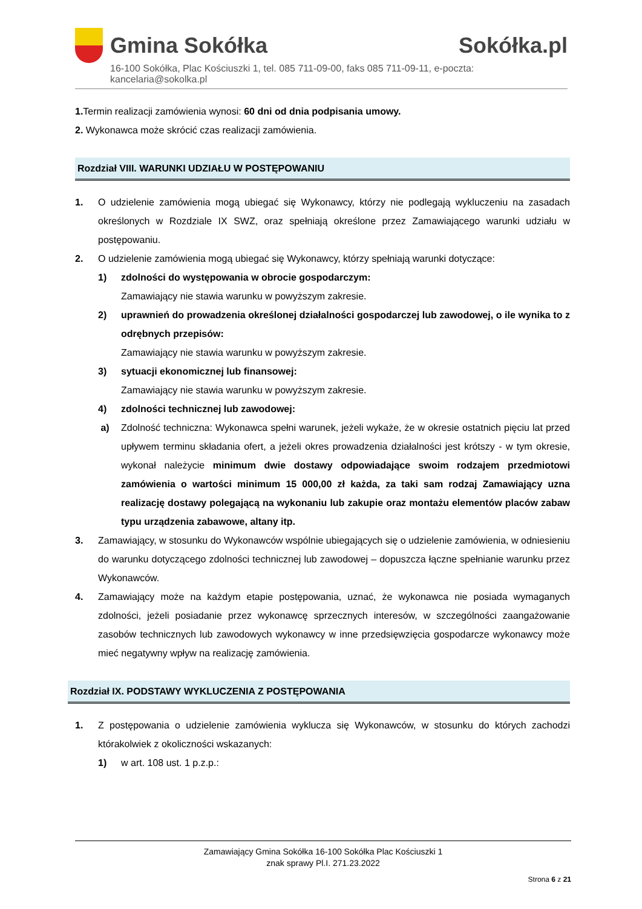Gmina Sokółka Sokółka.pl
16-100 Sokółka, Plac Kościuszki 1, tel. 085 711-09-00, faks 085 711-09-11, e-poczta: kancelaria@sokolka.pl
1. Termin realizacji zamówienia wynosi: 60 dni od dnia podpisania umowy.
2. Wykonawca może skrócić czas realizacji zamówienia.
Rozdział VIII. WARUNKI UDZIAŁU W POSTĘPOWANIU
1. O udzielenie zamówienia mogą ubiegać się Wykonawcy, którzy nie podlegają wykluczeniu na zasadach określonych w Rozdziale IX SWZ, oraz spełniają określone przez Zamawiającego warunki udziału w postępowaniu.
2. O udzielenie zamówienia mogą ubiegać się Wykonawcy, którzy spełniają warunki dotyczące:
1) zdolności do występowania w obrocie gospodarczym:
Zamawiający nie stawia warunku w powyższym zakresie.
2) uprawnień do prowadzenia określonej działalności gospodarczej lub zawodowej, o ile wynika to z odrębnych przepisów:
Zamawiający nie stawia warunku w powyższym zakresie.
3) sytuacji ekonomicznej lub finansowej:
Zamawiający nie stawia warunku w powyższym zakresie.
4) zdolności technicznej lub zawodowej:
a) Zdolność techniczna: Wykonawca spełni warunek, jeżeli wykaże, że w okresie ostatnich pięciu lat przed upływem terminu składania ofert, a jeżeli okres prowadzenia działalności jest krótszy - w tym okresie, wykonał należycie minimum dwie dostawy odpowiadające swoim rodzajem przedmiotowi zamówienia o wartości minimum 15 000,00 zł każda, za taki sam rodzaj Zamawiający uzna realizację dostawy polegającą na wykonaniu lub zakupie oraz montażu elementów placów zabaw typu urządzenia zabawowe, altany itp.
3. Zamawiający, w stosunku do Wykonawców wspólnie ubiegających się o udzielenie zamówienia, w odniesieniu do warunku dotyczącego zdolności technicznej lub zawodowej – dopuszcza łączne spełnianie warunku przez Wykonawców.
4. Zamawiający może na każdym etapie postępowania, uznać, że wykonawca nie posiada wymaganych zdolności, jeżeli posiadanie przez wykonawcę sprzecznych interesów, w szczególności zaangażowanie zasobów technicznych lub zawodowych wykonawcy w inne przedsięwzięcia gospodarcze wykonawcy może mieć negatywny wpływ na realizację zamówienia.
Rozdział IX. PODSTAWY WYKLUCZENIA Z POSTĘPOWANIA
1. Z postępowania o udzielenie zamówienia wyklucza się Wykonawców, w stosunku do których zachodzi którakolwiek z okoliczności wskazanych:
1) w art. 108 ust. 1 p.z.p.:
Zamawiający Gmina Sokółka 16-100 Sokółka Plac Kościuszki 1
znak sprawy Pl.I. 271.23.2022
Strona 6 z 21